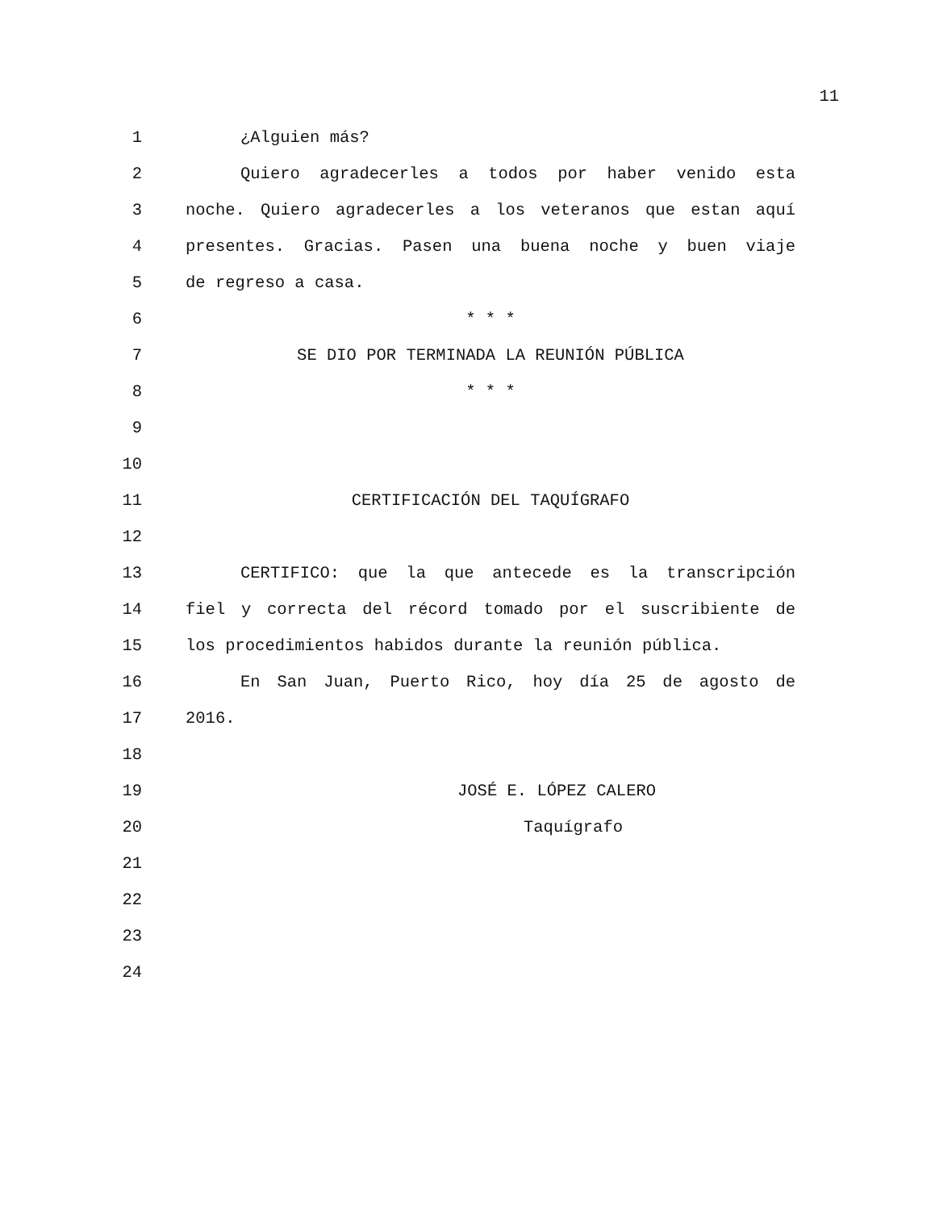11
1 ¿Alguien más?
2 Quiero agradecerles a todos por haber venido esta
3 noche. Quiero agradecerles a los veteranos que estan aquí
4 presentes. Gracias. Pasen una buena noche y buen viaje
5 de regreso a casa.
6 * * *
7 SE DIO POR TERMINADA LA REUNIÓN PÚBLICA
8 * * *
9
10
11 CERTIFICACIÓN DEL TAQUÍGRAFO
12
13 CERTIFICO: que la que antecede es la transcripción
14 fiel y correcta del récord tomado por el suscribiente de
15 los procedimientos habidos durante la reunión pública.
16 En San Juan, Puerto Rico, hoy día 25 de agosto de
17 2016.
18
19 JOSÉ E. LÓPEZ CALERO
20 Taquígrafo
21
22
23
24